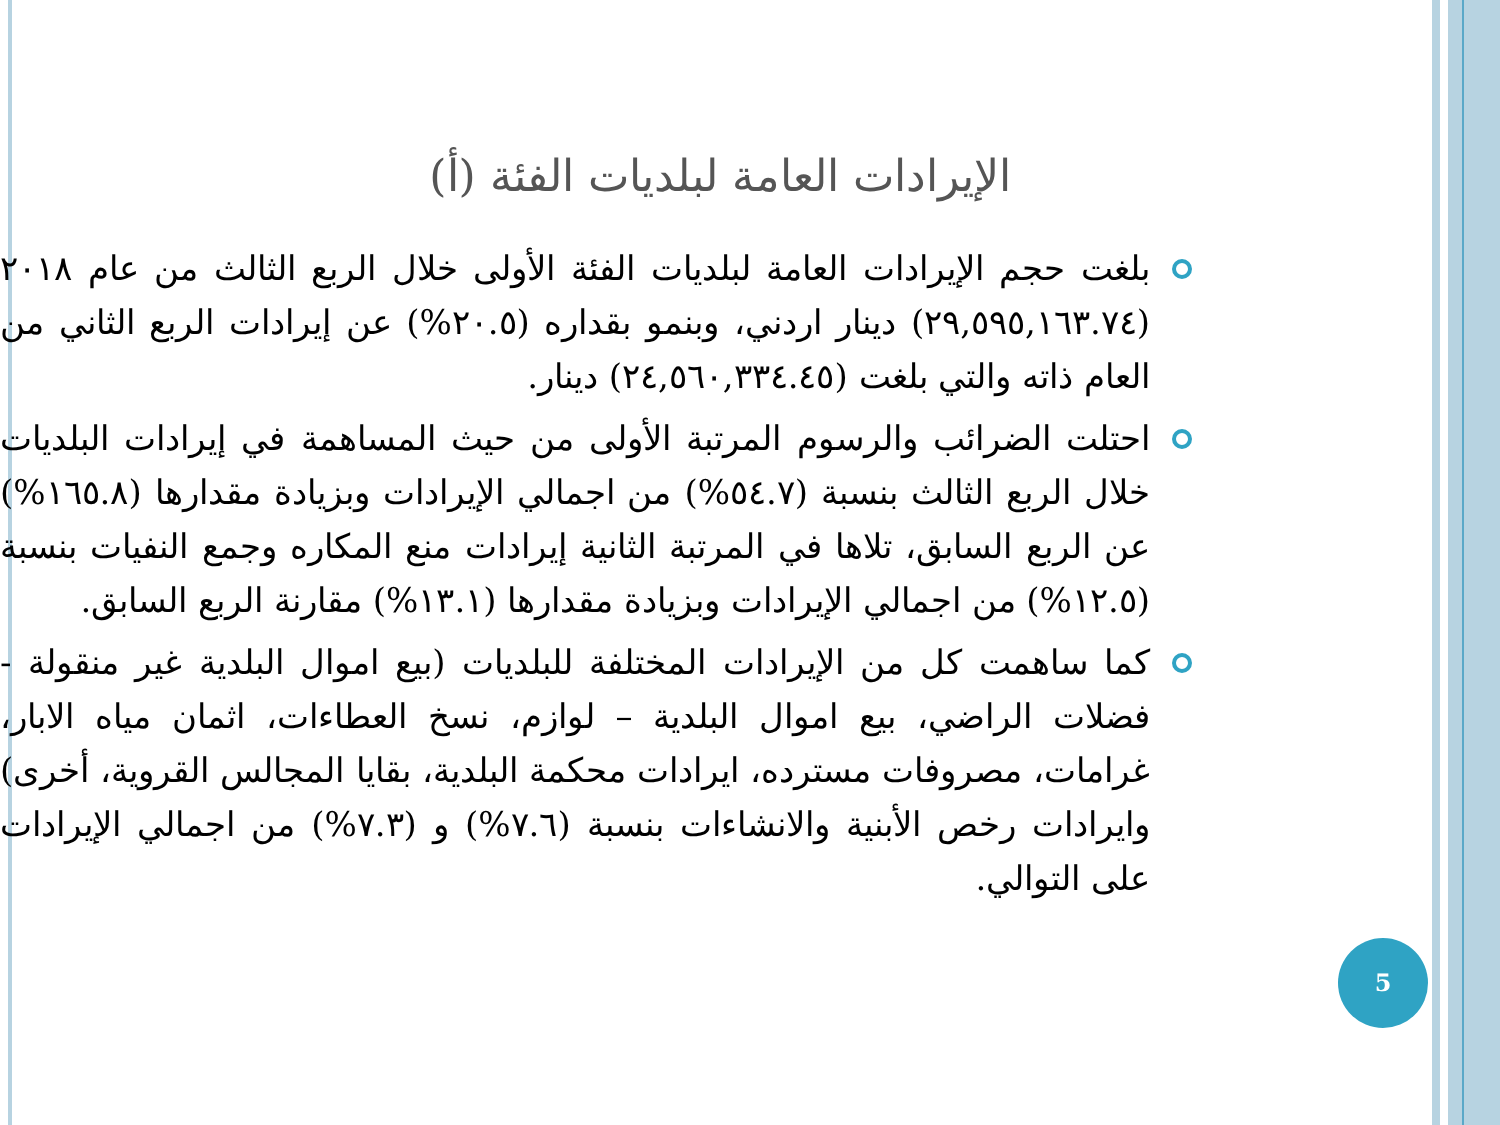الإيرادات العامة لبلديات الفئة (أ)
بلغت حجم الإيرادات العامة لبلديات الفئة الأولى خلال الربع الثالث من عام ٢٠١٨ (٢٩,٥٩٥,١٦٣.٧٤) دينار اردني، وبنمو بقداره (٢٠.٥%) عن إيرادات الربع الثاني من العام ذاته والتي بلغت (٢٤,٥٦٠,٣٣٤.٤٥) دينار.
احتلت الضرائب والرسوم المرتبة الأولى من حيث المساهمة في إيرادات البلديات خلال الربع الثالث بنسبة (٥٤.٧%) من اجمالي الإيرادات وبزيادة مقدارها (١٦٥.٨%) عن الربع السابق، تلاها في المرتبة الثانية إيرادات منع المكاره وجمع النفيات بنسبة (١٢.٥%) من اجمالي الإيرادات وبزيادة مقدارها (١٣.١%) مقارنة الربع السابق.
كما ساهمت كل من الإيرادات المختلفة للبلديات (بيع اموال البلدية غير منقولة - فضلات الراضي، بيع اموال البلدية – لوازم، نسخ العطاءات، اثمان مياه الابار، غرامات، مصروفات مسترده، ايرادات محكمة البلدية، بقايا المجالس القروية، أخرى) وايرادات رخص الأبنية والانشاءات بنسبة (٧.٦%) و (٧.٣%) من اجمالي الإيرادات على التوالي.
5